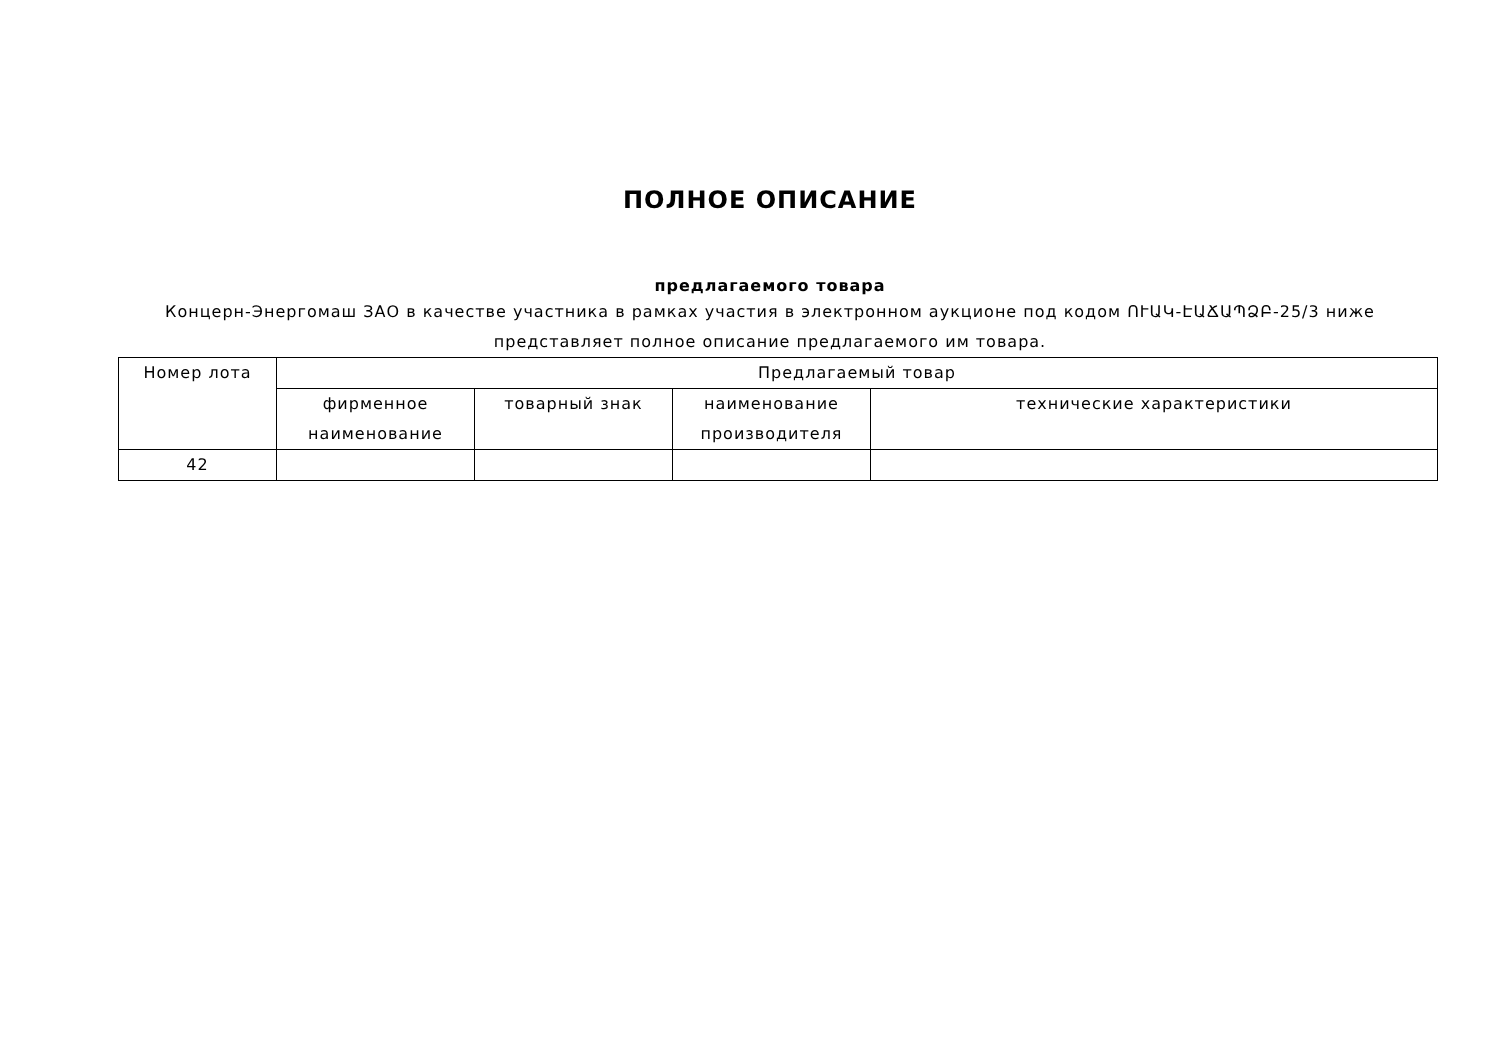ПОЛНОЕ ОПИСАНИЕ
предлагаемого товара
Концерн-Энергомаш ЗАО в качестве участника в рамках участия в электронном аукционе под кодом ՈՒԱԿ-ԷԱՃԱՊՁԲ-25/3 ниже представляет полное описание предлагаемого им товара.
| Номер лота | Предлагаемый товар | | | |
| --- | --- | --- | --- | --- |
| | фирменное наименование | товарный знак | наименование производителя | технические характеристики |
| 42 | | | | |